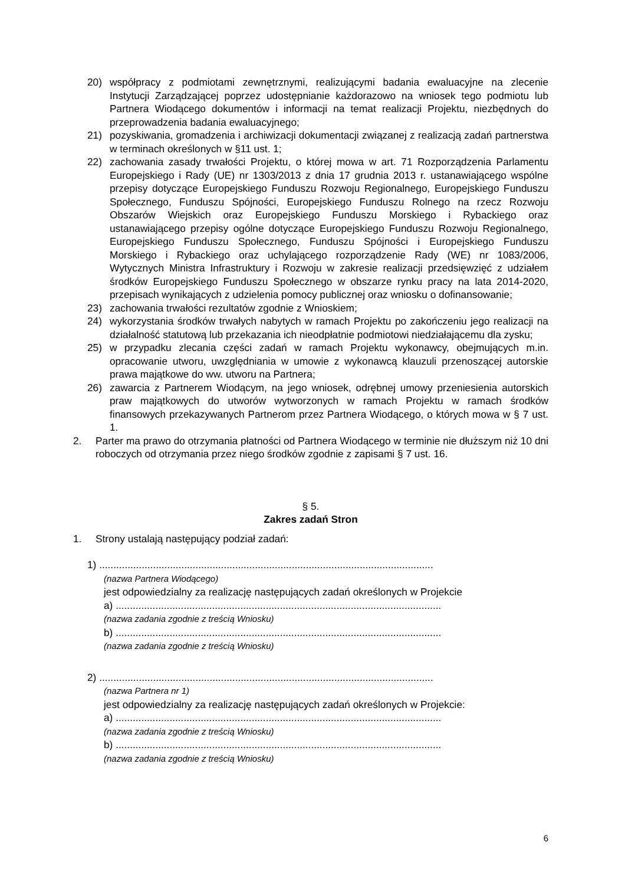20) współpracy z podmiotami zewnętrznymi, realizującymi badania ewaluacyjne na zlecenie Instytucji Zarządzającej poprzez udostępnianie każdorazowo na wniosek tego podmiotu lub Partnera Wiodącego dokumentów i informacji na temat realizacji Projektu, niezbędnych do przeprowadzenia badania ewaluacyjnego;
21) pozyskiwania, gromadzenia i archiwizacji dokumentacji związanej z realizacją zadań partnerstwa w terminach określonych w §11 ust. 1;
22) zachowania zasady trwałości Projektu, o której mowa w art. 71 Rozporządzenia Parlamentu Europejskiego i Rady (UE) nr 1303/2013 z dnia 17 grudnia 2013 r. ustanawiającego wspólne przepisy dotyczące Europejskiego Funduszu Rozwoju Regionalnego, Europejskiego Funduszu Społecznego, Funduszu Spójności, Europejskiego Funduszu Rolnego na rzecz Rozwoju Obszarów Wiejskich oraz Europejskiego Funduszu Morskiego i Rybackiego oraz ustanawiającego przepisy ogólne dotyczące Europejskiego Funduszu Rozwoju Regionalnego, Europejskiego Funduszu Społecznego, Funduszu Spójności i Europejskiego Funduszu Morskiego i Rybackiego oraz uchylającego rozporządzenie Rady (WE) nr 1083/2006, Wytycznych Ministra Infrastruktury i Rozwoju w zakresie realizacji przedsięwzięć z udziałem środków Europejskiego Funduszu Społecznego w obszarze rynku pracy na lata 2014-2020, przepisach wynikających z udzielenia pomocy publicznej oraz wniosku o dofinansowanie;
23) zachowania trwałości rezultatów zgodnie z Wnioskiem;
24) wykorzystania środków trwałych nabytych w ramach Projektu po zakończeniu jego realizacji na działalność statutową lub przekazania ich nieodpłatnie podmiotowi niedziałającemu dla zysku;
25) w przypadku zlecania części zadań w ramach Projektu wykonawcy, obejmujących m.in. opracowanie utworu, uwzględniania w umowie z wykonawcą klauzuli przenoszącej autorskie prawa majątkowe do ww. utworu na Partnera;
26) zawarcia z Partnerem Wiodącym, na jego wniosek, odrębnej umowy przeniesienia autorskich praw majątkowych do utworów wytworzonych w ramach Projektu w ramach środków finansowych przekazywanych Partnerom przez Partnera Wiodącego, o których mowa w § 7 ust. 1.
2. Parter ma prawo do otrzymania płatności od Partnera Wiodącego w terminie nie dłuższym niż 10 dni roboczych od otrzymania przez niego środków zgodnie z zapisami § 7 ust. 16.
§ 5.
Zakres zadań Stron
1. Strony ustalają następujący podział zadań:
1) ......................................................................................................................
(nazwa Partnera Wiodącego)
jest odpowiedzialny za realizację następujących zadań określonych w Projekcie
a) ...................................................................................................................
(nazwa zadania zgodnie z treścią Wniosku)
b) ...................................................................................................................
(nazwa zadania zgodnie z treścią Wniosku)
2) ......................................................................................................................
(nazwa Partnera nr 1)
jest odpowiedzialny za realizację następujących zadań określonych w Projekcie:
a) ...................................................................................................................
(nazwa zadania zgodnie z treścią Wniosku)
b) ...................................................................................................................
(nazwa zadania zgodnie z treścią Wniosku)
6